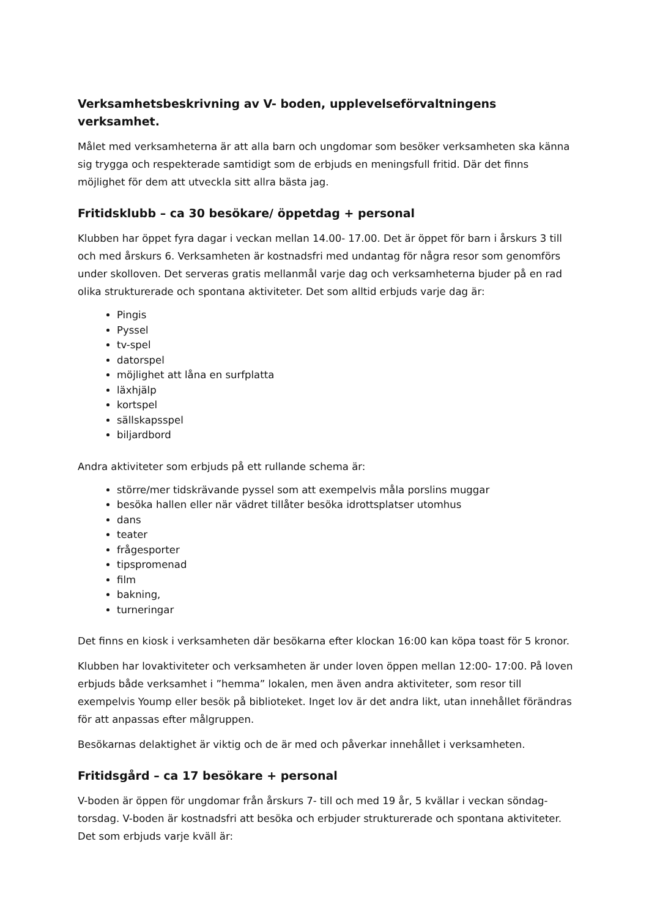Verksamhetsbeskrivning av V- boden, upplevelseförvaltningens verksamhet.
Målet med verksamheterna är att alla barn och ungdomar som besöker verksamheten ska känna sig trygga och respekterade samtidigt som de erbjuds en meningsfull fritid. Där det finns möjlighet för dem att utveckla sitt allra bästa jag.
Fritidsklubb – ca 30 besökare/ öppetdag + personal
Klubben har öppet fyra dagar i veckan mellan 14.00- 17.00. Det är öppet för barn i årskurs 3 till och med årskurs 6. Verksamheten är kostnadsfri med undantag för några resor som genomförs under skolloven. Det serveras gratis mellanmål varje dag och verksamheterna bjuder på en rad olika strukturerade och spontana aktiviteter. Det som alltid erbjuds varje dag är:
Pingis
Pyssel
tv-spel
datorspel
möjlighet att låna en surfplatta
läxhjälp
kortspel
sällskapsspel
biljardbord
Andra aktiviteter som erbjuds på ett rullande schema är:
större/mer tidskrävande pyssel som att exempelvis måla porslins muggar
besöka hallen eller när vädret tillåter besöka idrottsplatser utomhus
dans
teater
frågesporter
tipspromenad
film
bakning,
turneringar
Det finns en kiosk i verksamheten där besökarna efter klockan 16:00 kan köpa toast för 5 kronor.
Klubben har lovaktiviteter och verksamheten är under loven öppen mellan 12:00- 17:00. På loven erbjuds både verksamhet i ”hemma” lokalen, men även andra aktiviteter, som resor till exempelvis Yoump eller besök på biblioteket. Inget lov är det andra likt, utan innehållet förändras för att anpassas efter målgruppen.
Besökarnas delaktighet är viktig och de är med och påverkar innehållet i verksamheten.
Fritidsgård – ca 17 besökare + personal
V-boden är öppen för ungdomar från årskurs 7- till och med 19 år, 5 kvällar i veckan söndag- torsdag. V-boden är kostnadsfri att besöka och erbjuder strukturerade och spontana aktiviteter. Det som erbjuds varje kväll är: